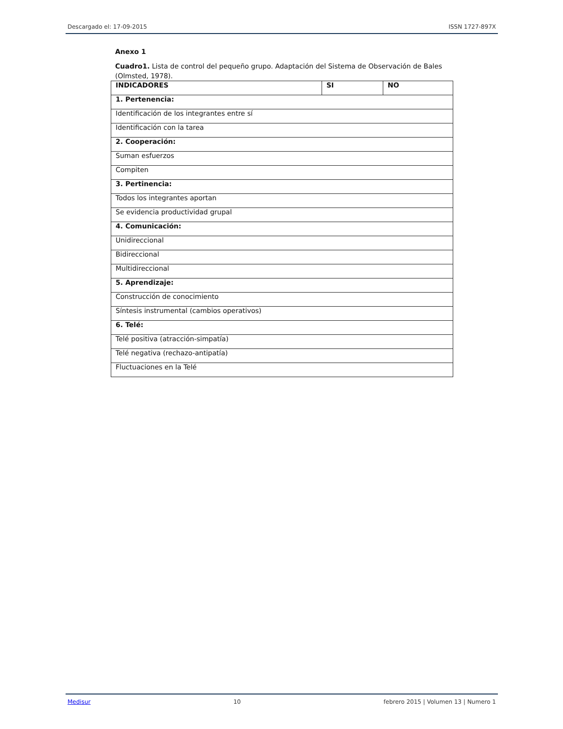Descargado el: 17-09-2015 ISSN 1727-897X
Anexo 1
Cuadro1. Lista de control del pequeño grupo. Adaptación del Sistema de Observación de Bales (Olmsted, 1978).
| INDICADORES | SI | NO |
| --- | --- | --- |
| 1. Pertenencia: | | |
| Identificación de los integrantes entre sí | | |
| Identificación con la tarea | | |
| 2. Cooperación: | | |
| Suman esfuerzos | | |
| Compiten | | |
| 3. Pertinencia: | | |
| Todos los integrantes aportan | | |
| Se evidencia productividad grupal | | |
| 4. Comunicación: | | |
| Unidireccional | | |
| Bidireccional | | |
| Multidireccional | | |
| 5. Aprendizaje: | | |
| Construcción de conocimiento | | |
| Síntesis instrumental (cambios operativos) | | |
| 6. Telé: | | |
| Telé positiva (atracción-simpatía) | | |
| Telé negativa (rechazo-antipatía) | | |
| Fluctuaciones en la Telé | | |
Medisur 10 febrero 2015 | Volumen 13 | Numero 1